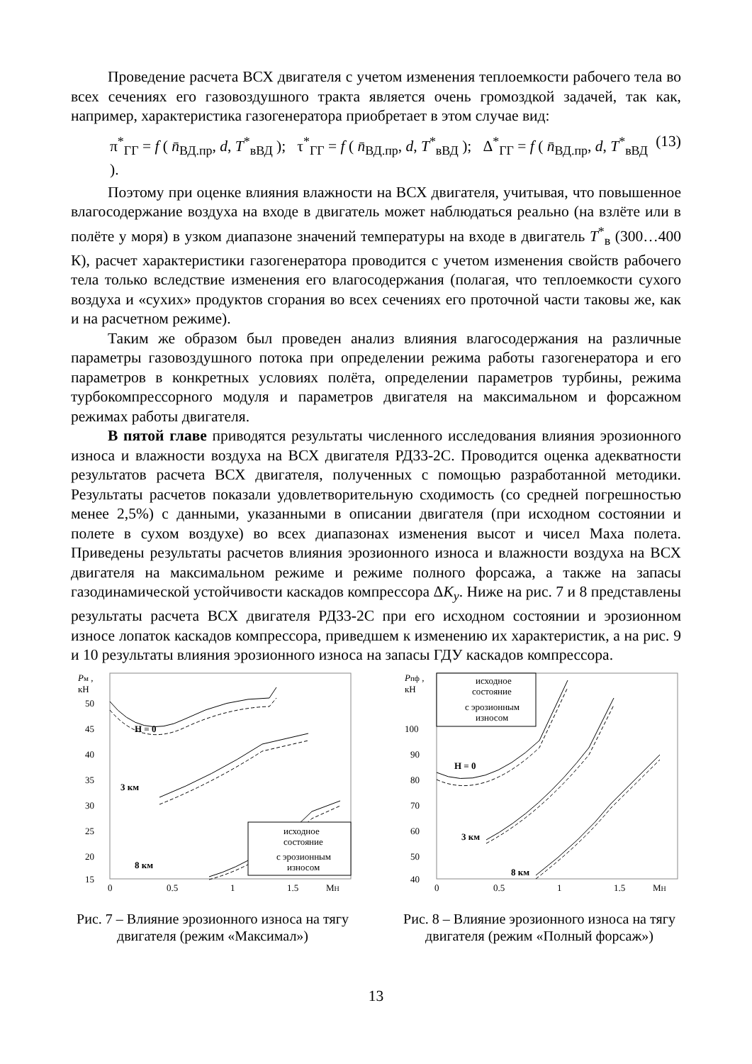Проведение расчета ВСХ двигателя с учетом изменения теплоемкости рабочего тела во всех сечениях его газовоздушного тракта является очень громоздкой задачей, так как, например, характеристика газогенератора приобретает в этом случае вид:
π<sup>*</sup><sub>ГГ</sub> = f ( n̄<sub>ВД.пр</sub>, d, T<sup>*</sup><sub>вВД</sub> ); τ<sup>*</sup><sub>ГГ</sub> = f ( n̄<sub>ВД.пр</sub>, d, T<sup>*</sup><sub>вВД</sub> ); Δ<sup>*</sup><sub>ГГ</sub> = f ( n̄<sub>ВД.пр</sub>, d, T<sup>*</sup><sub>вВД</sub> ). (13)
Поэтому при оценке влияния влажности на ВСХ двигателя, учитывая, что повышенное влагосодержание воздуха на входе в двигатель может наблюдаться реально (на взлёте или в полёте у моря) в узком диапазоне значений температуры на входе в двигатель T<sup>*</sup><sub>в</sub> (300…400 К), расчет характеристики газогенератора проводится с учетом изменения свойств рабочего тела только вследствие изменения его влагосодержания (полагая, что теплоемкости сухого воздуха и «сухих» продуктов сгорания во всех сечениях его проточной части таковы же, как и на расчетном режиме).
Таким же образом был проведен анализ влияния влагосодержания на различные параметры газовоздушного потока при определении режима работы газогенератора и его параметров в конкретных условиях полёта, определении параметров турбины, режима турбокомпрессорного модуля и параметров двигателя на максимальном и форсажном режимах работы двигателя.
В пятой главе приводятся результаты численного исследования влияния эрозионного износа и влажности воздуха на ВСХ двигателя РД33-2С. Проводится оценка адекватности результатов расчета ВСХ двигателя, полученных с помощью разработанной методики. Результаты расчетов показали удовлетворительную сходимость (со средней погрешностью менее 2,5%) с данными, указанными в описании двигателя (при исходном состоянии и полете в сухом воздухе) во всех диапазонах изменения высот и чисел Маха полета. Приведены результаты расчетов влияния эрозионного износа и влажности воздуха на ВСХ двигателя на максимальном режиме и режиме полного форсажа, а также на запасы газодинамической устойчивости каскадов компрессора ΔK<sub>y</sub>. Ниже на рис. 7 и 8 представлены результаты расчета ВСХ двигателя РД33-2С при его исходном состоянии и эрозионном износе лопаток каскадов компрессора, приведшем к изменению их характеристик, а на рис. 9 и 10 результаты влияния эрозионного износа на запасы ГДУ каскадов компрессора.
Pм ,
кН
50
45
40
35
30
25
20
15
0
0.5
1
1.5
MH
H = 0
3 км
8 км
исходное
состояние
с эрозионным
износом
Рис. 7 – Влияние эрозионного износа на тягу двигателя (режим «Максимал»)
Pпф ,
кН
100
90
80
70
60
50
40
0
0.5
1
1.5
MH
H = 0
3 км
8 км
исходное
состояние
с эрозионным
износом
Рис. 8 – Влияние эрозионного износа на тягу двигателя (режим «Полный форсаж»)
13